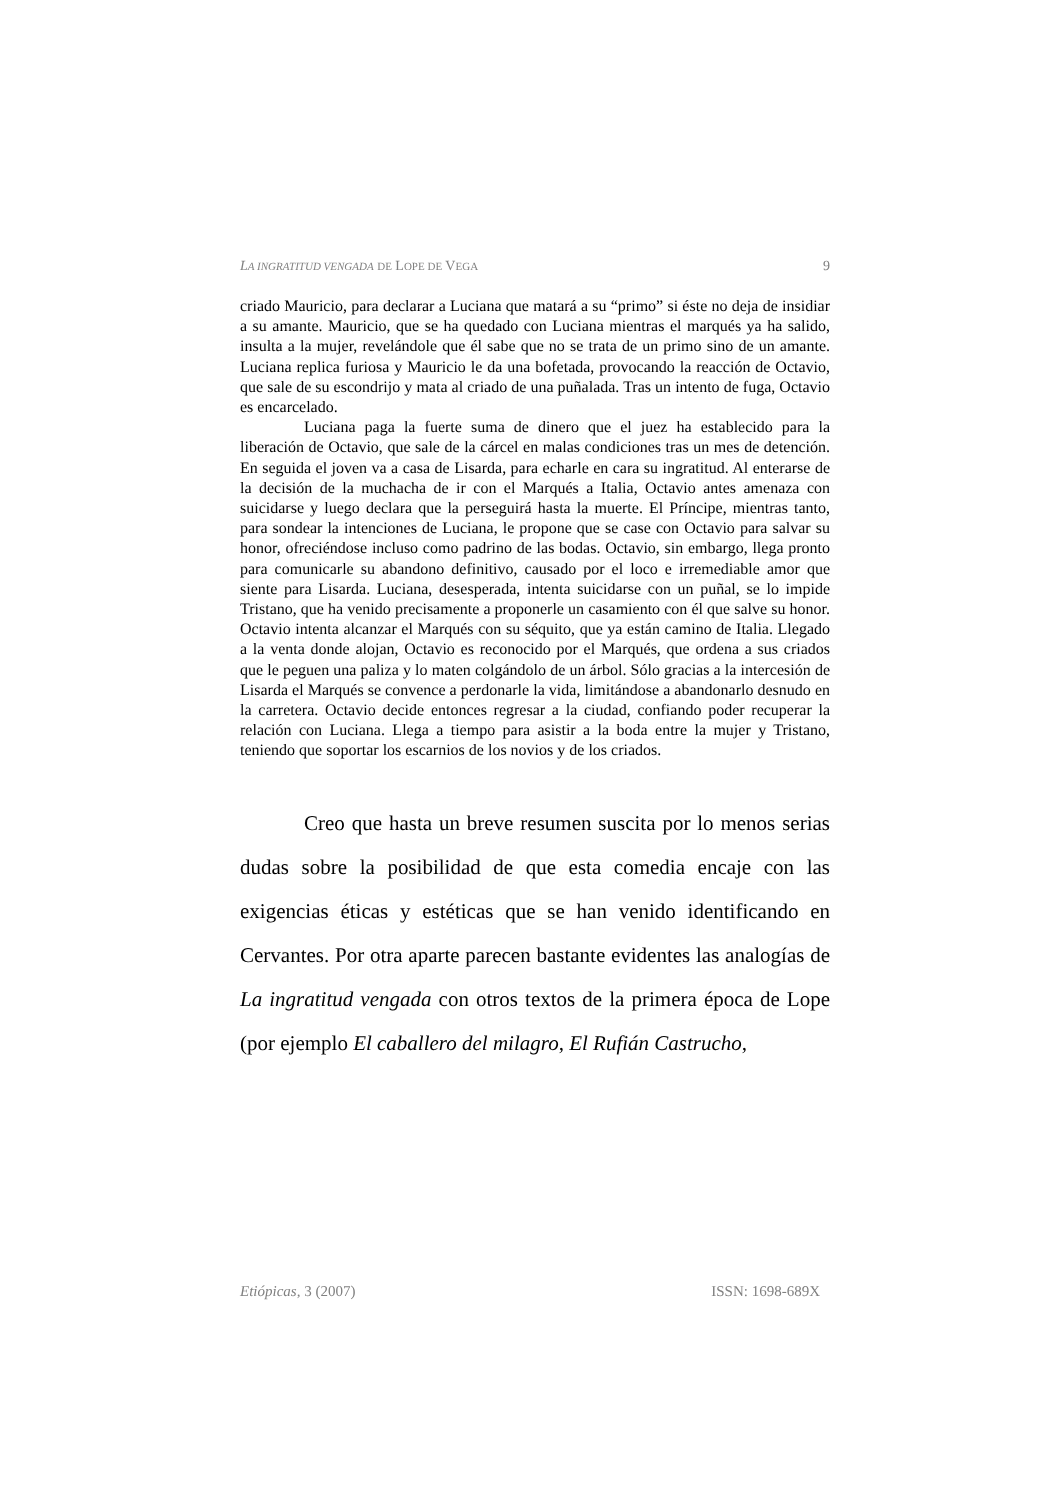LA INGRATITUD VENGADA DE LOPE DE VEGA 9
criado Mauricio, para declarar a Luciana que matará a su “primo” si éste no deja de insidiar a su amante. Mauricio, que se ha quedado con Luciana mientras el marqués ya ha salido, insulta a la mujer, revelándole que él sabe que no se trata de un primo sino de un amante. Luciana replica furiosa y Mauricio le da una bofetada, provocando la reacción de Octavio, que sale de su escondrijo y mata al criado de una puñalada. Tras un intento de fuga, Octavio es encarcelado.
Luciana paga la fuerte suma de dinero que el juez ha establecido para la liberación de Octavio, que sale de la cárcel en malas condiciones tras un mes de detención. En seguida el joven va a casa de Lisarda, para echarle en cara su ingratitud. Al enterarse de la decisión de la muchacha de ir con el Marqués a Italia, Octavio antes amenaza con suicidarse y luego declara que la perseguirá hasta la muerte. El Príncipe, mientras tanto, para sondear la intenciones de Luciana, le propone que se case con Octavio para salvar su honor, ofreciéndose incluso como padrino de las bodas. Octavio, sin embargo, llega pronto para comunicarle su abandono definitivo, causado por el loco e irremediable amor que siente para Lisarda. Luciana, desesperada, intenta suicidarse con un puñal, se lo impide Tristano, que ha venido precisamente a proponerle un casamiento con él que salve su honor. Octavio intenta alcanzar el Marqués con su séquito, que ya están camino de Italia. Llegado a la venta donde alojan, Octavio es reconocido por el Marqués, que ordena a sus criados que le peguen una paliza y lo maten colgándolo de un árbol. Sólo gracias a la intercesión de Lisarda el Marqués se convence a perdonarle la vida, limitándose a abandonarlo desnudo en la carretera. Octavio decide entonces regresar a la ciudad, confiando poder recuperar la relación con Luciana. Llega a tiempo para asistir a la boda entre la mujer y Tristano, teniendo que soportar los escarnios de los novios y de los criados.
Creo que hasta un breve resumen suscita por lo menos serias dudas sobre la posibilidad de que esta comedia encaje con las exigencias éticas y estéticas que se han venido identificando en Cervantes. Por otra aparte parecen bastante evidentes las analogías de La ingratitud vengada con otros textos de la primera época de Lope (por ejemplo El caballero del milagro, El Rufián Castrucho,
Etiópicas, 3 (2007) ISSN: 1698-689X